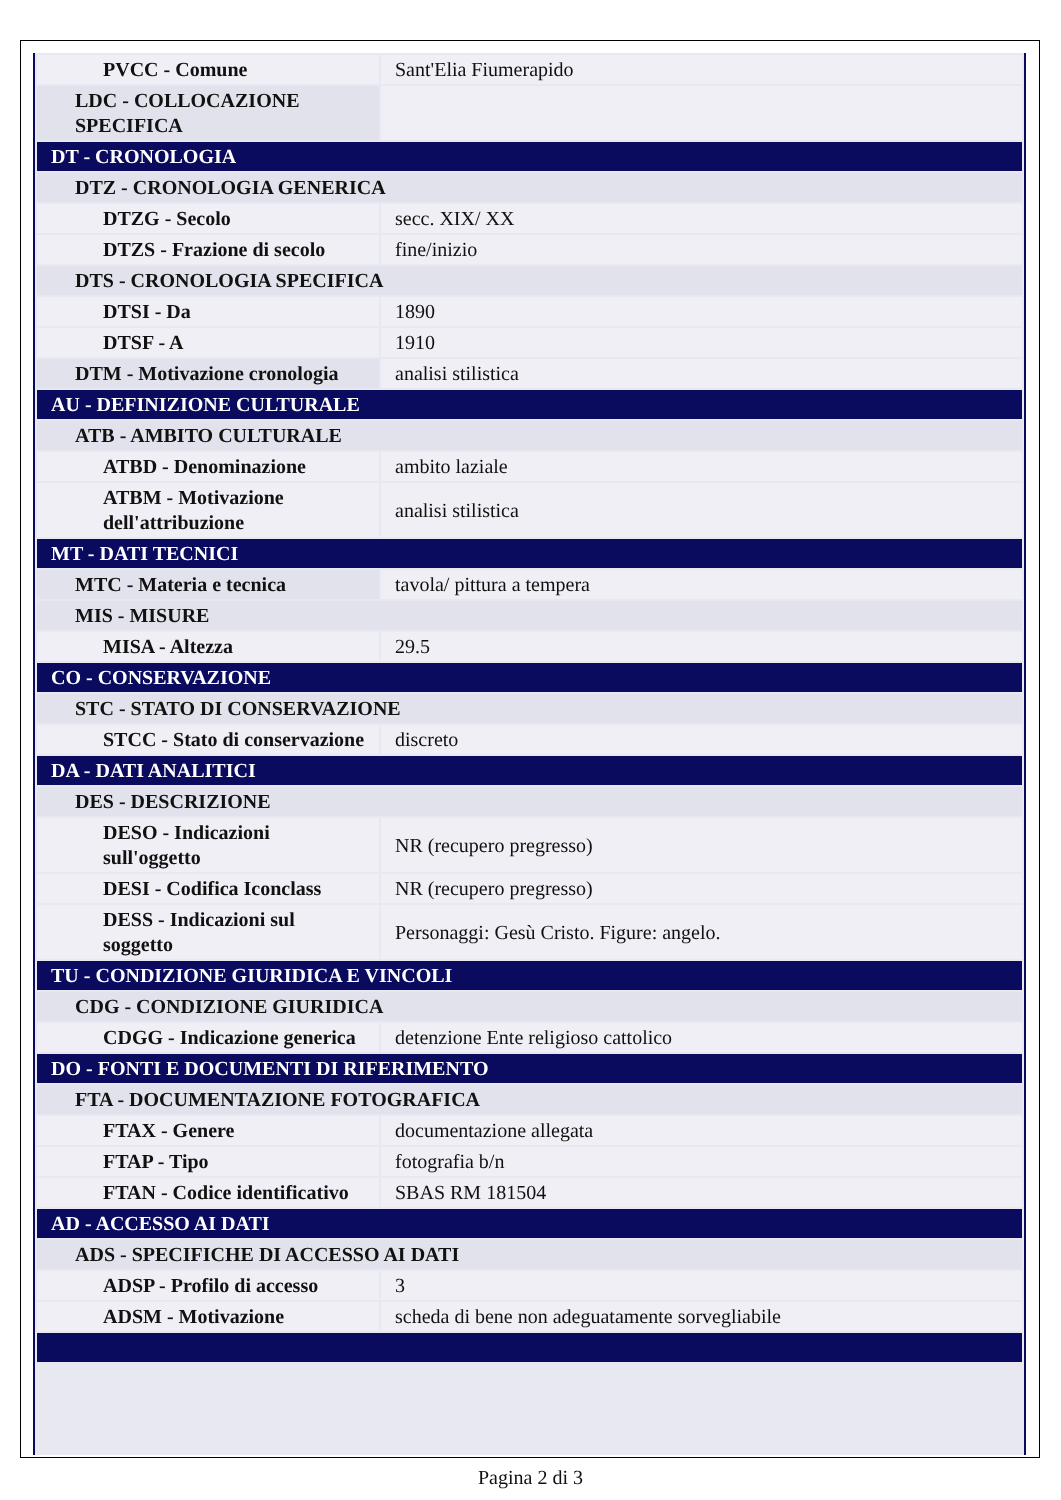| PVCC - Comune | Sant'Elia Fiumerapido |
| LDC - COLLOCAZIONE SPECIFICA | |
| DT - CRONOLOGIA | |
| DTZ - CRONOLOGIA GENERICA | |
| DTZG - Secolo | secc. XIX/ XX |
| DTZS - Frazione di secolo | fine/inizio |
| DTS - CRONOLOGIA SPECIFICA | |
| DTSI - Da | 1890 |
| DTSF - A | 1910 |
| DTM - Motivazione cronologia | analisi stilistica |
| AU - DEFINIZIONE CULTURALE | |
| ATB - AMBITO CULTURALE | |
| ATBD - Denominazione | ambito laziale |
| ATBM - Motivazione dell'attribuzione | analisi stilistica |
| MT - DATI TECNICI | |
| MTC - Materia e tecnica | tavola/ pittura a tempera |
| MIS - MISURE | |
| MISA - Altezza | 29.5 |
| CO - CONSERVAZIONE | |
| STC - STATO DI CONSERVAZIONE | |
| STCC - Stato di conservazione | discreto |
| DA - DATI ANALITICI | |
| DES - DESCRIZIONE | |
| DESO - Indicazioni sull'oggetto | NR (recupero pregresso) |
| DESI - Codifica Iconclass | NR (recupero pregresso) |
| DESS - Indicazioni sul soggetto | Personaggi: Gesù Cristo. Figure: angelo. |
| TU - CONDIZIONE GIURIDICA E VINCOLI | |
| CDG - CONDIZIONE GIURIDICA | |
| CDGG - Indicazione generica | detenzione Ente religioso cattolico |
| DO - FONTI E DOCUMENTI DI RIFERIMENTO | |
| FTA - DOCUMENTAZIONE FOTOGRAFICA | |
| FTAX - Genere | documentazione allegata |
| FTAP - Tipo | fotografia b/n |
| FTAN - Codice identificativo | SBAS RM 181504 |
| AD - ACCESSO AI DATI | |
| ADS - SPECIFICHE DI ACCESSO AI DATI | |
| ADSP - Profilo di accesso | 3 |
| ADSM - Motivazione | scheda di bene non adeguatamente sorvegliabile |
Pagina 2 di 3